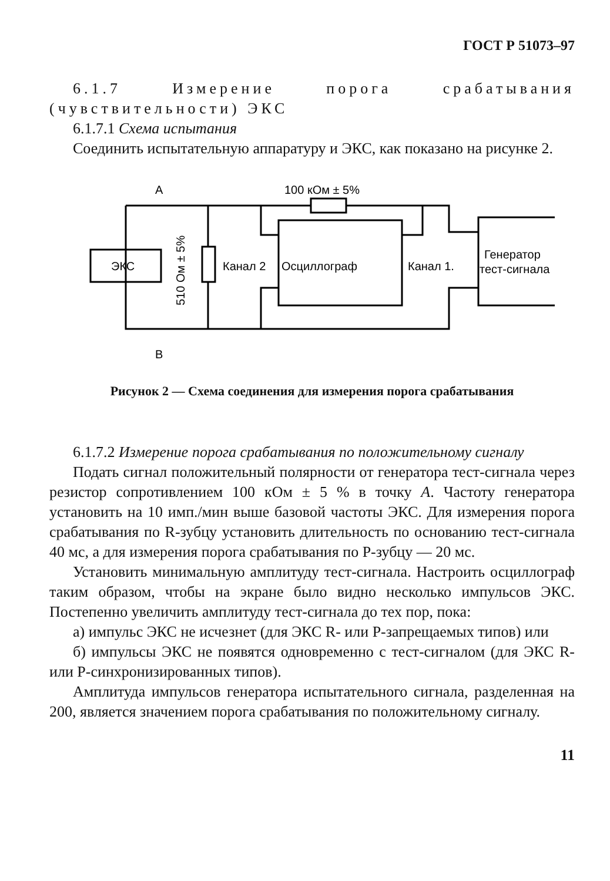ГОСТ Р 51073–97
6.1.7 Измерение порога срабатывания (чувствительности) ЭКС
6.1.7.1 Схема испытания
Соединить испытательную аппаратуру и ЭКС, как показано на рисунке 2.
А
100 кОм ± 5%
В
ЭКС
510 Ом ± 5%
Канал 2
Осциллограф
Канал 1.
Генератор
тест-сигнала
Рисунок 2 — Схема соединения для измерения порога срабатывания
6.1.7.2 Измерение порога срабатывания по положительному сигналу
Подать сигнал положительный полярности от генератора тест-сигнала через резистор сопротивлением 100 кОм ± 5 % в точку А. Частоту генератора установить на 10 имп./мин выше базовой частоты ЭКС. Для измерения порога срабатывания по R-зубцу установить длительность по основанию тест-сигнала 40 мс, а для измерения порога срабатывания по Р-зубцу — 20 мс.
Установить минимальную амплитуду тест-сигнала. Настроить осциллограф таким образом, чтобы на экране было видно несколько импульсов ЭКС. Постепенно увеличить амплитуду тест-сигнала до тех пор, пока:
а) импульс ЭКС не исчезнет (для ЭКС R- или Р-запрещаемых типов) или
б) импульсы ЭКС не появятся одновременно с тест-сигналом (для ЭКС R- или Р-синхронизированных типов).
Амплитуда импульсов генератора испытательного сигнала, разделенная на 200, является значением порога срабатывания по положительному сигналу.
11